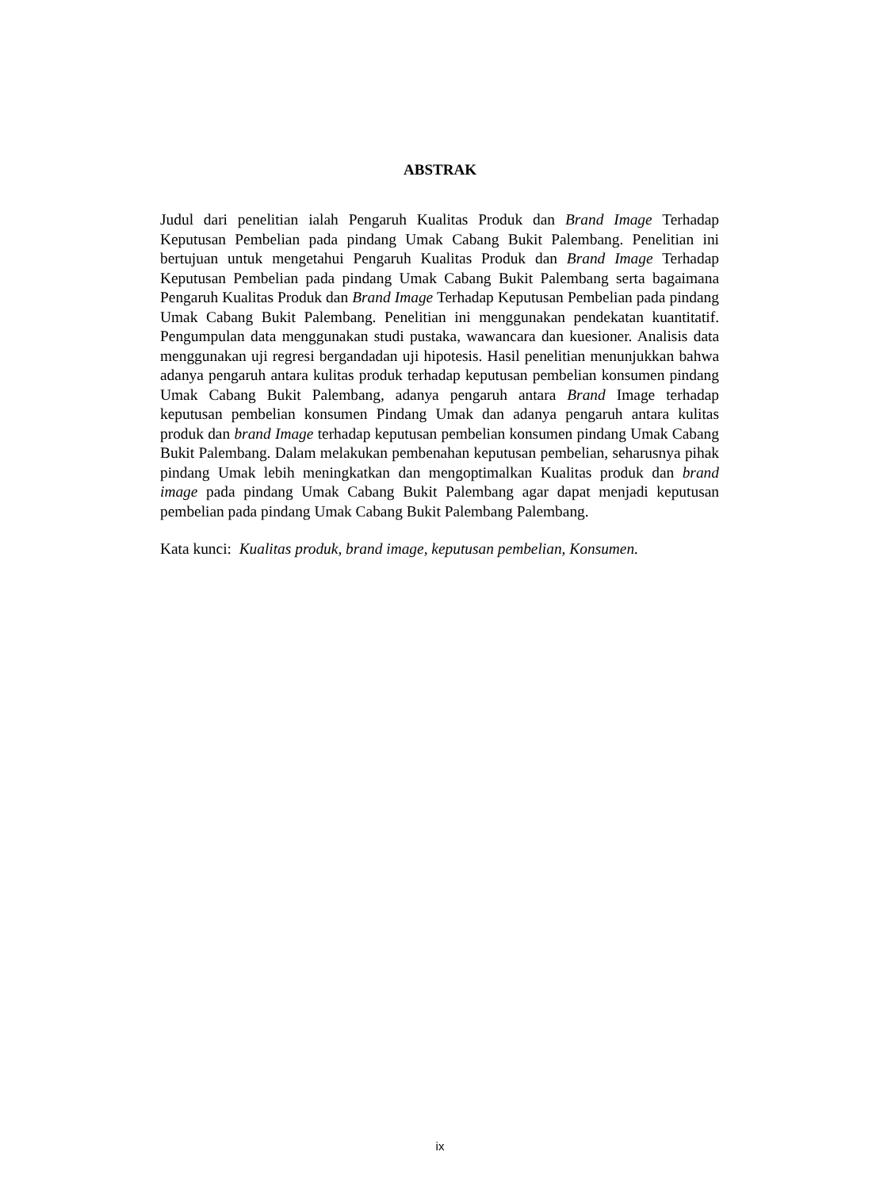ABSTRAK
Judul dari penelitian ialah Pengaruh Kualitas Produk dan Brand Image Terhadap Keputusan Pembelian pada pindang Umak Cabang Bukit Palembang. Penelitian ini bertujuan untuk mengetahui Pengaruh Kualitas Produk dan Brand Image Terhadap Keputusan Pembelian pada pindang Umak Cabang Bukit Palembang serta bagaimana Pengaruh Kualitas Produk dan Brand Image Terhadap Keputusan Pembelian pada pindang Umak Cabang Bukit Palembang. Penelitian ini menggunakan pendekatan kuantitatif. Pengumpulan data menggunakan studi pustaka, wawancara dan kuesioner. Analisis data menggunakan uji regresi bergandadan uji hipotesis. Hasil penelitian menunjukkan bahwa adanya pengaruh antara kulitas produk terhadap keputusan pembelian konsumen pindang Umak Cabang Bukit Palembang, adanya pengaruh antara Brand Image terhadap keputusan pembelian konsumen Pindang Umak dan adanya pengaruh antara kulitas produk dan brand Image terhadap keputusan pembelian konsumen pindang Umak Cabang Bukit Palembang. Dalam melakukan pembenahan keputusan pembelian, seharusnya pihak pindang Umak lebih meningkatkan dan mengoptimalkan Kualitas produk dan brand image pada pindang Umak Cabang Bukit Palembang agar dapat menjadi keputusan pembelian pada pindang Umak Cabang Bukit Palembang Palembang.
Kata kunci: Kualitas produk, brand image, keputusan pembelian, Konsumen.
ix